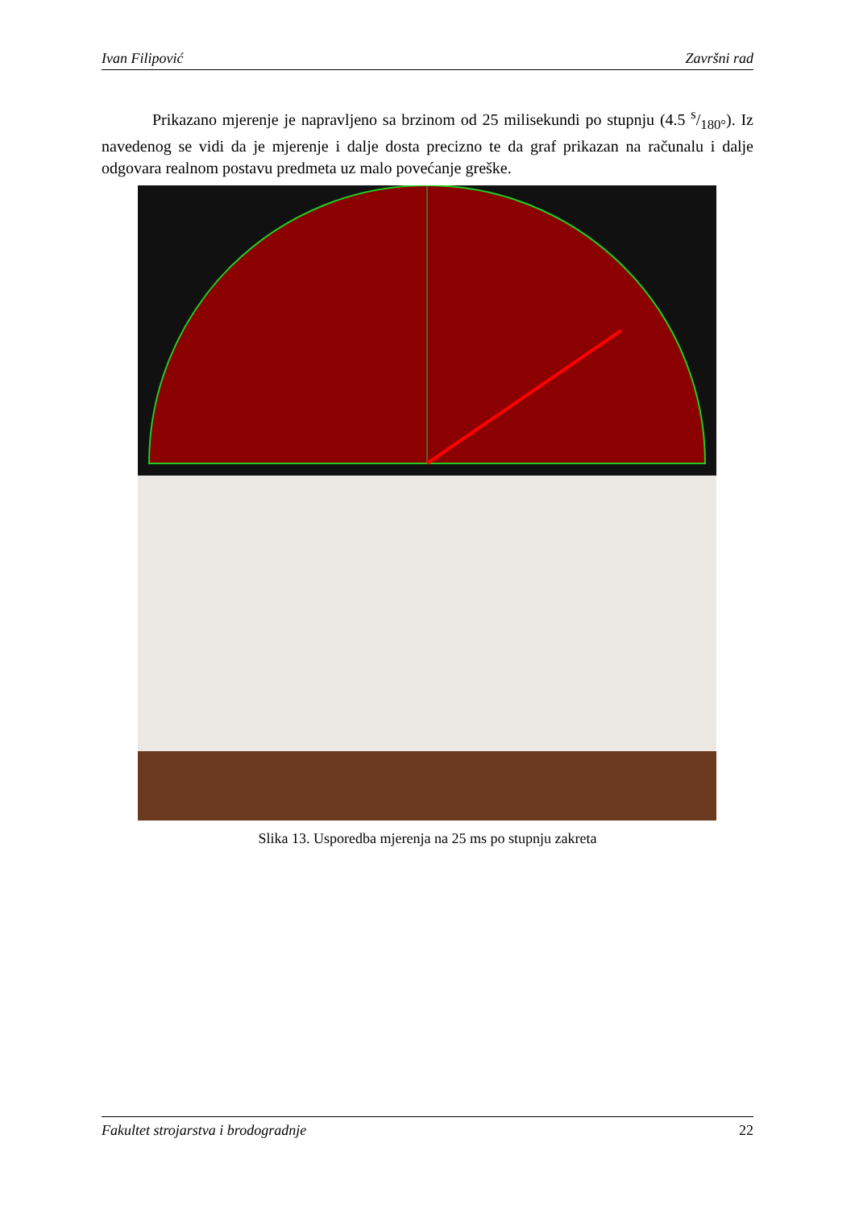Ivan Filipović Završni rad
Prikazano mjerenje je napravljeno sa brzinom od 25 milisekundi po stupnju (4.5 s/180°). Iz navedenog se vidi da je mjerenje i dalje dosta precizno te da graf prikazan na računalu i dalje odgovara realnom postavu predmeta uz malo povećanje greške.
Slika 13. Usporedba mjerenja na 25 ms po stupnju zakreta
Fakultet strojarstva i brodogradnje 22